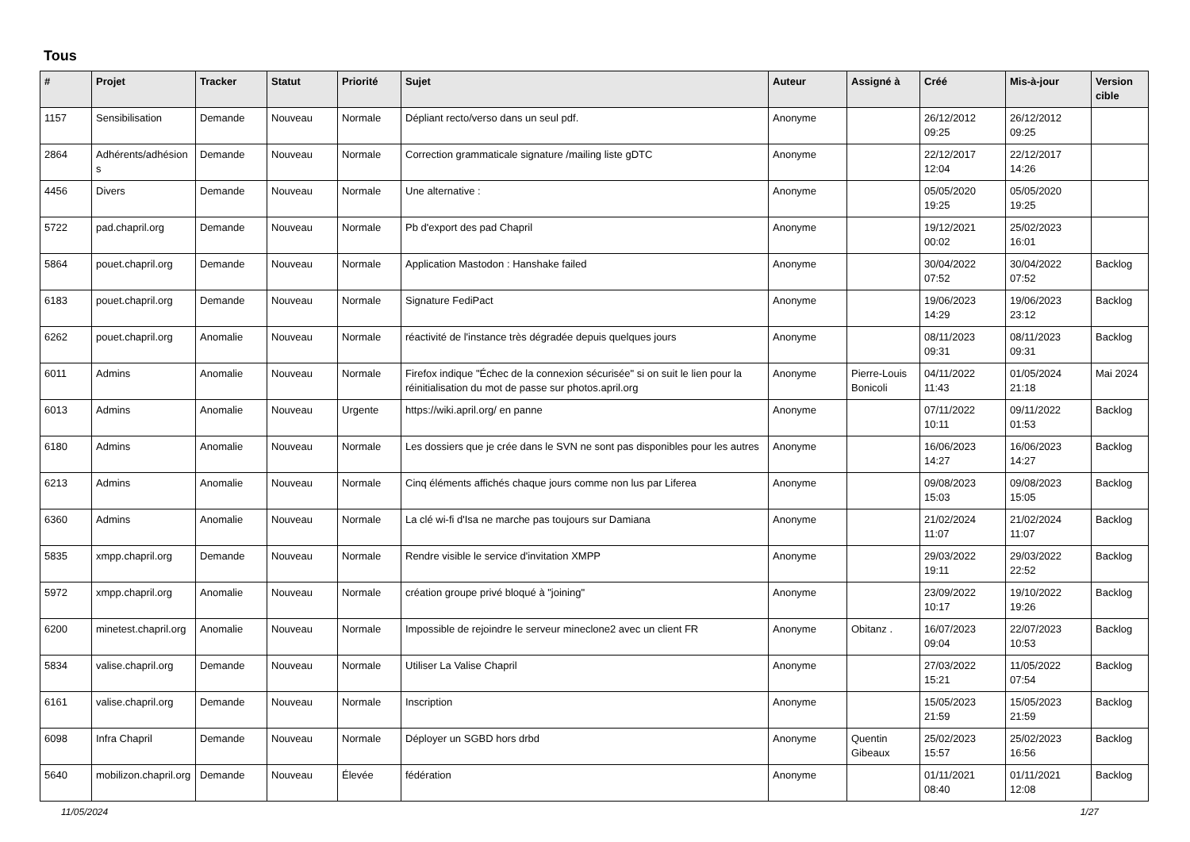Tous
| # | Projet | Tracker | Statut | Priorité | Sujet | Auteur | Assigné à | Créé | Mis-à-jour | Version cible |
| --- | --- | --- | --- | --- | --- | --- | --- | --- | --- | --- |
| 1157 | Sensibilisation | Demande | Nouveau | Normale | Dépliant recto/verso dans un seul pdf. | Anonyme | | 26/12/2012 09:25 | 26/12/2012 09:25 | |
| 2864 | Adhérents/adhésions | Demande | Nouveau | Normale | Correction grammaticale signature /mailing liste gDTC | Anonyme | | 22/12/2017 12:04 | 22/12/2017 14:26 | |
| 4456 | Divers | Demande | Nouveau | Normale | Une alternative : | Anonyme | | 05/05/2020 19:25 | 05/05/2020 19:25 | |
| 5722 | pad.chapril.org | Demande | Nouveau | Normale | Pb d'export des pad Chapril | Anonyme | | 19/12/2021 00:02 | 25/02/2023 16:01 | |
| 5864 | pouet.chapril.org | Demande | Nouveau | Normale | Application Mastodon : Hanshake failed | Anonyme | | 30/04/2022 07:52 | 30/04/2022 07:52 | Backlog |
| 6183 | pouet.chapril.org | Demande | Nouveau | Normale | Signature FediPact | Anonyme | | 19/06/2023 14:29 | 19/06/2023 23:12 | Backlog |
| 6262 | pouet.chapril.org | Anomalie | Nouveau | Normale | réactivité de l'instance très dégradée depuis quelques jours | Anonyme | | 08/11/2023 09:31 | 08/11/2023 09:31 | Backlog |
| 6011 | Admins | Anomalie | Nouveau | Normale | Firefox indique "Échec de la connexion sécurisée" si on suit le lien pour la réinitialisation du mot de passe sur photos.april.org | Anonyme | Pierre-Louis Bonicoli | 04/11/2022 11:43 | 01/05/2024 21:18 | Mai 2024 |
| 6013 | Admins | Anomalie | Nouveau | Urgente | https://wiki.april.org/ en panne | Anonyme | | 07/11/2022 10:11 | 09/11/2022 01:53 | Backlog |
| 6180 | Admins | Anomalie | Nouveau | Normale | Les dossiers que je crée dans le SVN ne sont pas disponibles pour les autres | Anonyme | | 16/06/2023 14:27 | 16/06/2023 14:27 | Backlog |
| 6213 | Admins | Anomalie | Nouveau | Normale | Cinq éléments affichés chaque jours comme non lus par Liferea | Anonyme | | 09/08/2023 15:03 | 09/08/2023 15:05 | Backlog |
| 6360 | Admins | Anomalie | Nouveau | Normale | La clé wi-fi d'Isa ne marche pas toujours sur Damiana | Anonyme | | 21/02/2024 11:07 | 21/02/2024 11:07 | Backlog |
| 5835 | xmpp.chapril.org | Demande | Nouveau | Normale | Rendre visible le service d'invitation XMPP | Anonyme | | 29/03/2022 19:11 | 29/03/2022 22:52 | Backlog |
| 5972 | xmpp.chapril.org | Anomalie | Nouveau | Normale | création groupe privé bloqué à "joining" | Anonyme | | 23/09/2022 10:17 | 19/10/2022 19:26 | Backlog |
| 6200 | minetest.chapril.org | Anomalie | Nouveau | Normale | Impossible de rejoindre le serveur mineclone2 avec un client FR | Anonyme | Obitanz . | 16/07/2023 09:04 | 22/07/2023 10:53 | Backlog |
| 5834 | valise.chapril.org | Demande | Nouveau | Normale | Utiliser La Valise Chapril | Anonyme | | 27/03/2022 15:21 | 11/05/2022 07:54 | Backlog |
| 6161 | valise.chapril.org | Demande | Nouveau | Normale | Inscription | Anonyme | | 15/05/2023 21:59 | 15/05/2023 21:59 | Backlog |
| 6098 | Infra Chapril | Demande | Nouveau | Normale | Déployer un SGBD hors drbd | Anonyme | Quentin Gibeaux | 25/02/2023 15:57 | 25/02/2023 16:56 | Backlog |
| 5640 | mobilizon.chapril.org | Demande | Nouveau | Élevée | fédération | Anonyme | | 01/11/2021 08:40 | 01/11/2021 12:08 | Backlog |
11/05/2024 1/27